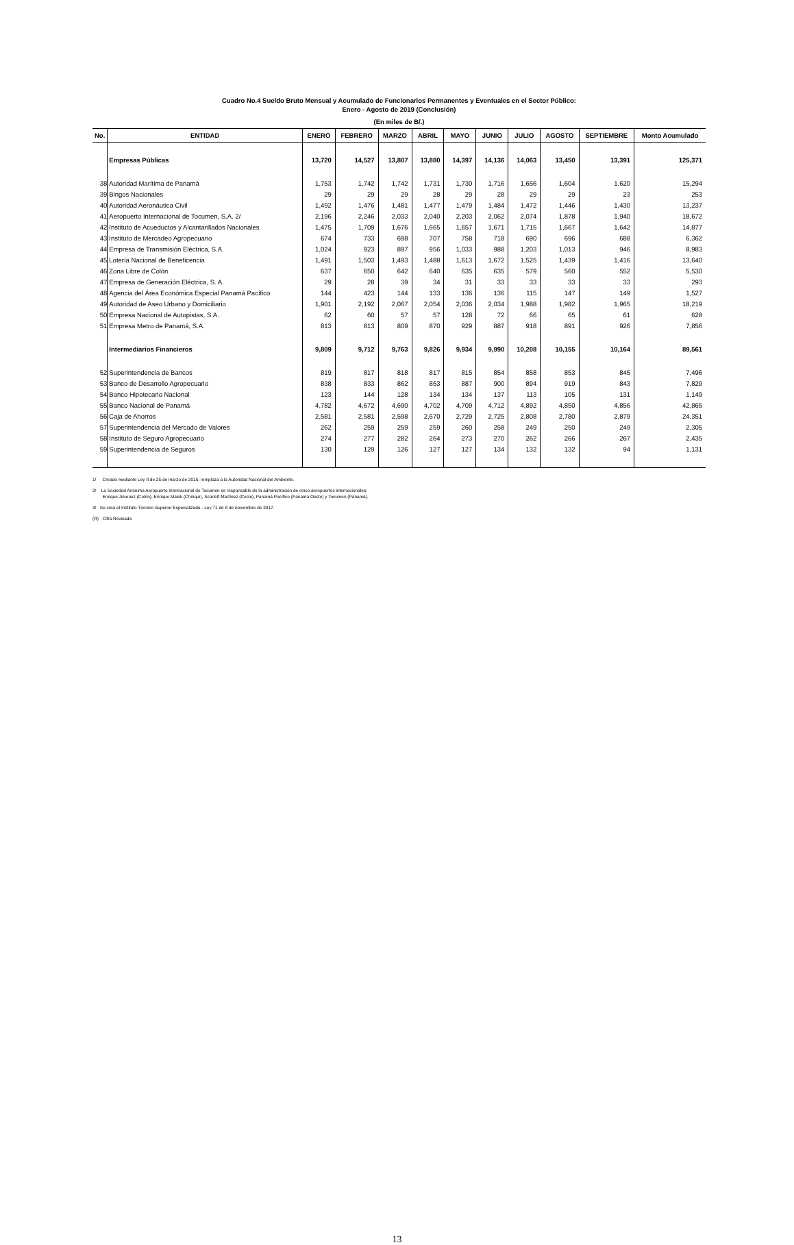Cuadro No.4 Sueldo Bruto Mensual y Acumulado de Funcionarios Permanentes y Eventuales en el Sector Público:
Enero - Agosto de 2019 (Conclusión)
(En miles de B/.)
| No. | ENTIDAD | ENERO | FEBRERO | MARZO | ABRIL | MAYO | JUNIO | JULIO | AGOSTO | SEPTIEMBRE | Monto Acumulado |
| --- | --- | --- | --- | --- | --- | --- | --- | --- | --- | --- | --- |
| | Empresas Públicas | 13,720 | 14,527 | 13,807 | 13,880 | 14,397 | 14,136 | 14,063 | 13,450 | 13,391 | 125,371 |
| 38 | Autoridad Marítima de Panamá | 1,753 | 1,742 | 1,742 | 1,731 | 1,730 | 1,716 | 1,656 | 1,604 | 1,620 | 15,294 |
| 39 | Bingos Nacionales | 29 | 29 | 29 | 28 | 29 | 28 | 29 | 29 | 23 | 253 |
| 40 | Autoridad Aeronáutica Civil | 1,492 | 1,476 | 1,481 | 1,477 | 1,479 | 1,484 | 1,472 | 1,446 | 1,430 | 13,237 |
| 41 | Aeropuerto Internacional de Tocumen, S.A. 2/ | 2,196 | 2,246 | 2,033 | 2,040 | 2,203 | 2,062 | 2,074 | 1,878 | 1,940 | 18,672 |
| 42 | Instituto de Acueductos y Alcantarillados Nacionales | 1,475 | 1,709 | 1,676 | 1,665 | 1,657 | 1,671 | 1,715 | 1,667 | 1,642 | 14,877 |
| 43 | Instituto de Mercadeo Agropecuario | 674 | 733 | 698 | 707 | 758 | 718 | 690 | 696 | 688 | 6,362 |
| 44 | Empresa de Transmisión Eléctrica, S.A. | 1,024 | 923 | 897 | 956 | 1,033 | 988 | 1,203 | 1,013 | 946 | 8,983 |
| 45 | Lotería Nacional de Beneficencia | 1,491 | 1,503 | 1,493 | 1,488 | 1,613 | 1,672 | 1,525 | 1,439 | 1,416 | 13,640 |
| 46 | Zona Libre de Colón | 637 | 650 | 642 | 640 | 635 | 635 | 579 | 560 | 552 | 5,530 |
| 47 | Empresa de Generación Eléctrica, S. A. | 29 | 28 | 39 | 34 | 31 | 33 | 33 | 33 | 33 | 293 |
| 48 | Agencia del Área Económica Especial Panamá Pacífico | 144 | 423 | 144 | 133 | 136 | 136 | 115 | 147 | 149 | 1,527 |
| 49 | Autoridad de Aseo Urbano y Domiciliario | 1,901 | 2,192 | 2,067 | 2,054 | 2,036 | 2,034 | 1,988 | 1,982 | 1,965 | 18,219 |
| 50 | Empresa Nacional de Autopistas, S.A. | 62 | 60 | 57 | 57 | 128 | 72 | 66 | 65 | 61 | 628 |
| 51 | Empresa Metro de Panamá, S.A. | 813 | 813 | 809 | 870 | 929 | 887 | 918 | 891 | 926 | 7,856 |
| | Intermediarios Financieros | 9,809 | 9,712 | 9,763 | 9,826 | 9,934 | 9,990 | 10,208 | 10,155 | 10,164 | 89,561 |
| 52 | Superintendencia de Bancos | 819 | 817 | 818 | 817 | 815 | 854 | 858 | 853 | 845 | 7,496 |
| 53 | Banco de Desarrollo Agropecuario | 838 | 833 | 862 | 853 | 887 | 900 | 894 | 919 | 843 | 7,829 |
| 54 | Banco Hipotecario Nacional | 123 | 144 | 128 | 134 | 134 | 137 | 113 | 105 | 131 | 1,149 |
| 55 | Banco Nacional de Panamá | 4,782 | 4,672 | 4,690 | 4,702 | 4,709 | 4,712 | 4,892 | 4,850 | 4,856 | 42,865 |
| 56 | Caja de Ahorros | 2,581 | 2,581 | 2,598 | 2,670 | 2,729 | 2,725 | 2,808 | 2,780 | 2,879 | 24,351 |
| 57 | Superintendencia del Mercado de Valores | 262 | 259 | 259 | 259 | 260 | 258 | 249 | 250 | 249 | 2,305 |
| 58 | Instituto de Seguro Agropecuario | 274 | 277 | 282 | 264 | 273 | 270 | 262 | 266 | 267 | 2,435 |
| 59 | Superintendencia de Seguros | 130 | 129 | 126 | 127 | 127 | 134 | 132 | 132 | 94 | 1,131 |
1/ Creado mediante Ley 8 de 25 de marzo de 2015; remplaza a la Autoridad Nacional del Ambiente.
2/ La Sociedad Anónima Aeropuerto Internacional de Tocumen es responsable de la administración de cinco aeropuertos internacionales:
Enrique Jimenez (Colón), Enrique Malek (Chiriquí), Scarlett Martínez (Coclé), Panamá Pacífico (Panamá Oeste) y Tocumen (Panamá).
3/ Se crea el Instituto Técnico Superior Especializado - Ley 71 de 8 de noviembre de 2017.
(R) Cifra Revisada
13